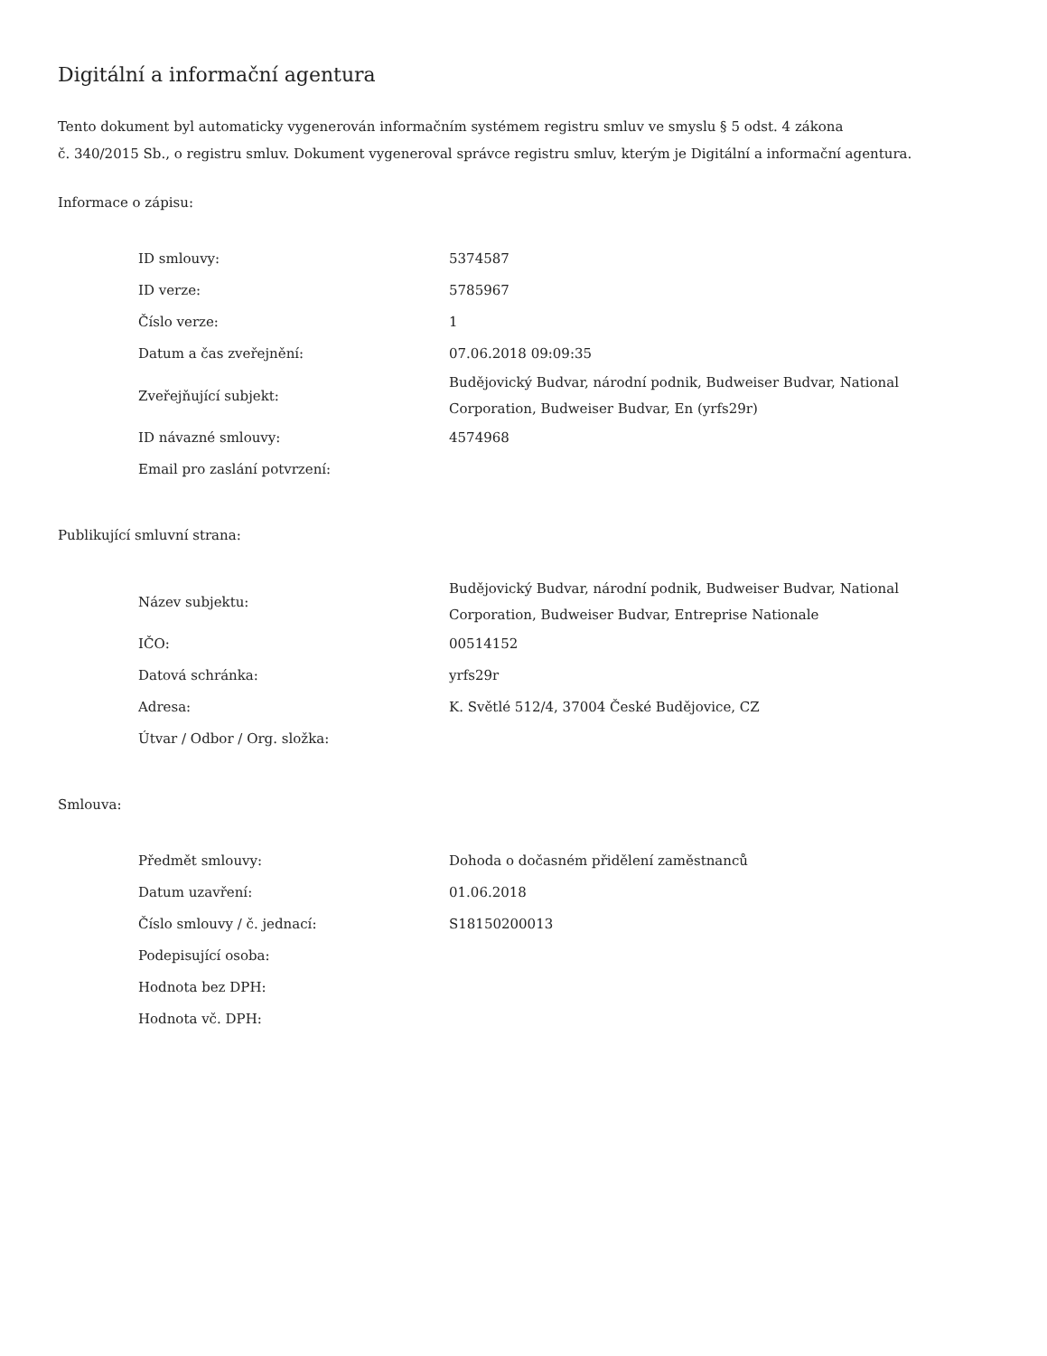Digitální a informační agentura
Tento dokument byl automaticky vygenerován informačním systémem registru smluv ve smyslu § 5 odst. 4 zákona
č. 340/2015 Sb., o registru smluv. Dokument vygeneroval správce registru smluv, kterým je Digitální a informační agentura.
Informace o zápisu:
| ID smlouvy: | 5374587 |
| ID verze: | 5785967 |
| Číslo verze: | 1 |
| Datum a čas zveřejnění: | 07.06.2018 09:09:35 |
| Zveřejňující subjekt: | Budějovický Budvar, národní podnik, Budweiser Budvar, National Corporation, Budweiser Budvar, En (yrfs29r) |
| ID návazné smlouvy: | 4574968 |
| Email pro zaslání potvrzení: | |
Publikující smluvní strana:
| Název subjektu: | Budějovický Budvar, národní podnik, Budweiser Budvar, National Corporation, Budweiser Budvar, Entreprise Nationale |
| IČO: | 00514152 |
| Datová schránka: | yrfs29r |
| Adresa: | K. Světlé 512/4, 37004 České Budějovice, CZ |
| Útvar / Odbor / Org. složka: | |
Smlouva:
| Předmět smlouvy: | Dohoda o dočasném přidělení zaměstnanců |
| Datum uzavření: | 01.06.2018 |
| Číslo smlouvy / č. jednací: | S18150200013 |
| Podepisující osoba: | |
| Hodnota bez DPH: | |
| Hodnota vč. DPH: | |